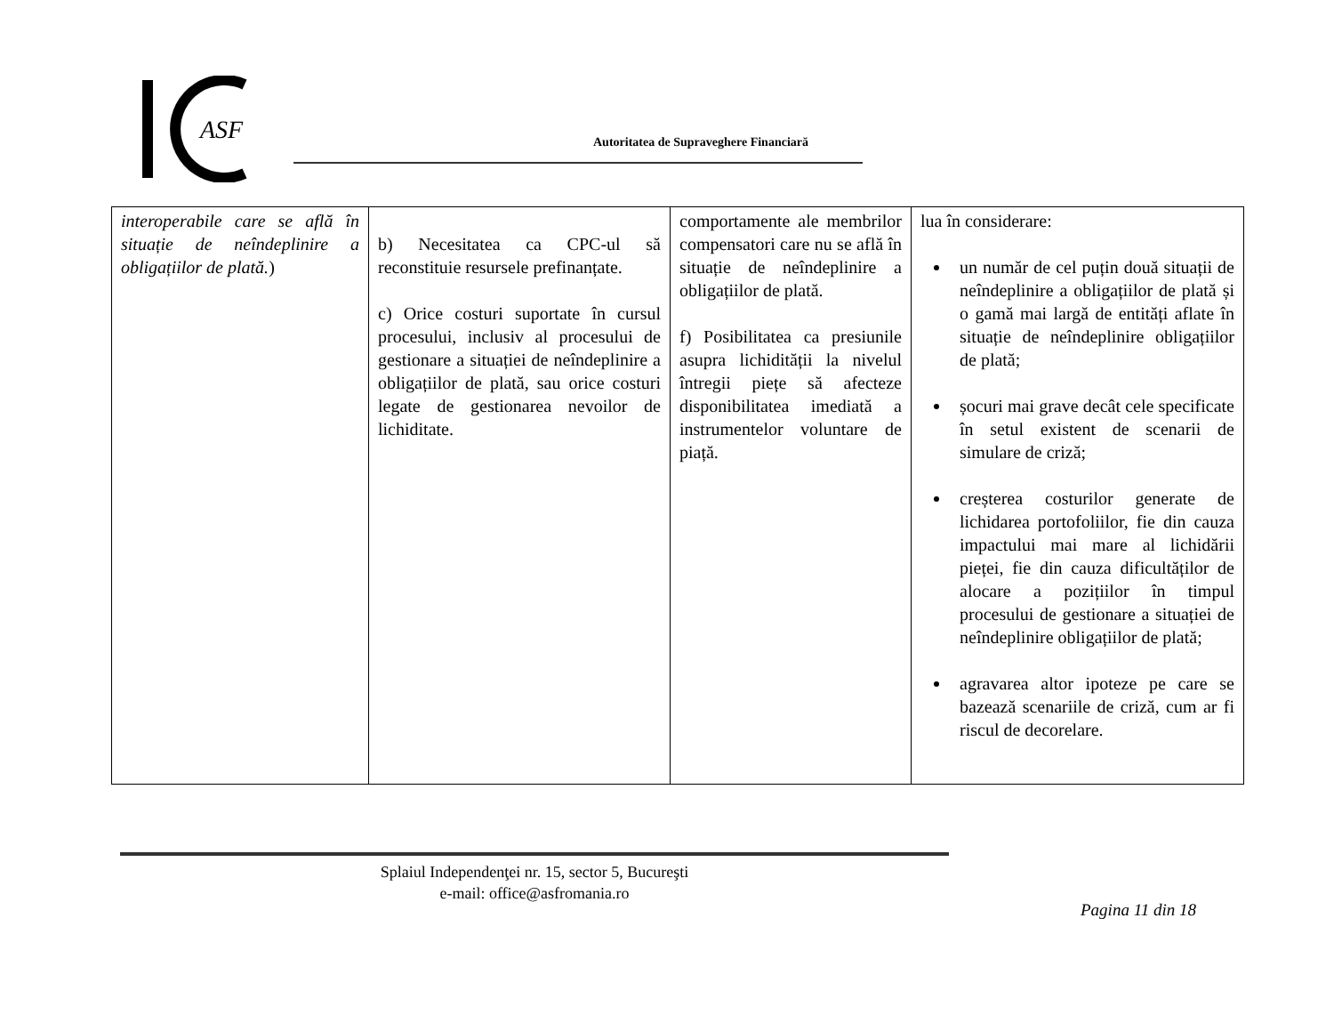ASF
Autoritatea de Supraveghere Financiară
| interoperabile care se află în situație de neîndeplinire a obligațiilor de plată. ) | b) Necesitatea ca CPC-ul să reconstituie resursele prefinanțate. c) Orice costuri suportate în cursul procesului, inclusiv al procesului de gestionare a situației de neîndeplinire a obligațiilor de plată, sau orice costuri legate de gestionarea nevoilor de lichiditate. | comportamente ale membrilor compensatori care nu se află în situație de neîndeplinire a obligațiilor de plată. f) Posibilitatea ca presiunile asupra lichidității la nivelul întregii piețe să afecteze disponibilitatea imediată a instrumentelor voluntare de piață. | lua în considerare: un număr de cel puțin două situații de neîndeplinire a obligațiilor de plată și o gamă mai largă de entități aflate în situație de neîndeplinire obligațiilor de plată; șocuri mai grave decât cele specificate în setul existent de scenarii de simulare de criză; creșterea costurilor generate de lichidarea portofoliilor, fie din cauza impactului mai mare al lichidării pieței, fie din cauza dificultăților de alocare a pozițiilor în timpul procesului de gestionare a situației de neîndeplinire obligațiilor de plată; agravarea altor ipoteze pe care se bazează scenariile de criză, cum ar fi riscul de decorelare. |
Splaiul Independenţei nr. 15, sector 5, Bucureşti
e-mail: office@asfromania.ro
Pagina 11 din 18